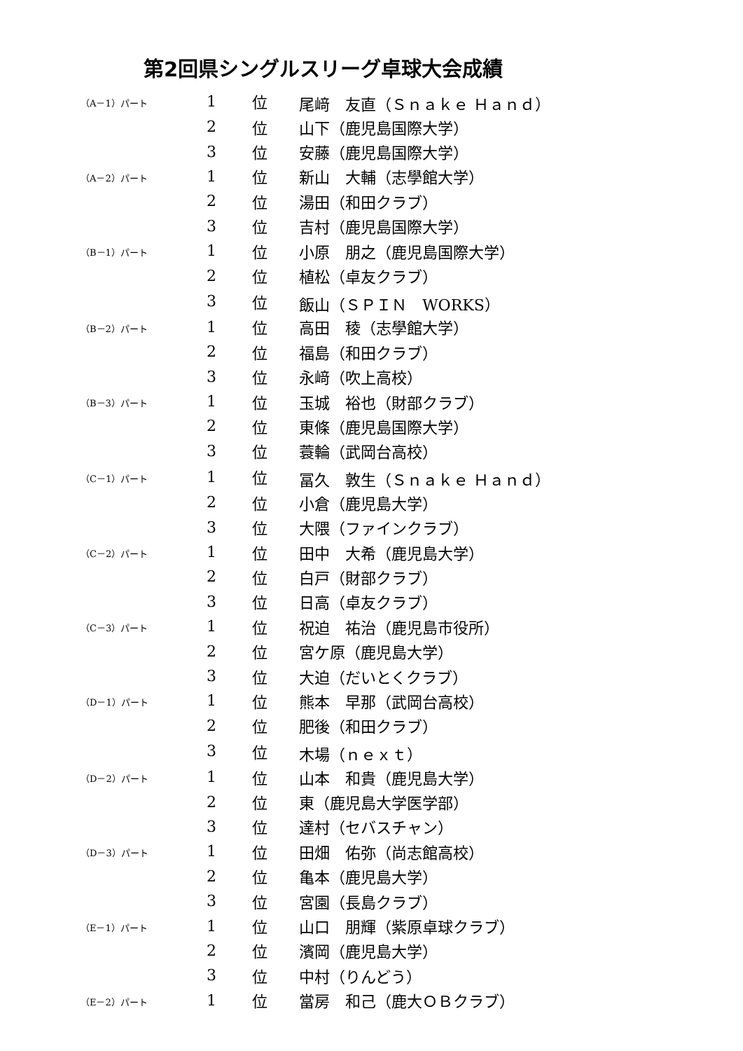第2回県シングルスリーグ卓球大会成績
| （A－1）パート | 1 | 位 | 尾﨑 友直（Ｓｎａｋｅ Ｈａｎｄ） |
| | 2 | 位 | 山下（鹿児島国際大学） |
| | 3 | 位 | 安藤（鹿児島国際大学） |
| （A－2）パート | 1 | 位 | 新山 大輔（志學館大学） |
| | 2 | 位 | 湯田（和田クラブ） |
| | 3 | 位 | 吉村（鹿児島国際大学） |
| （B－1）パート | 1 | 位 | 小原 朋之（鹿児島国際大学） |
| | 2 | 位 | 植松（卓友クラブ） |
| | 3 | 位 | 飯山（ＳＰＩＮ WORKS） |
| （B－2）パート | 1 | 位 | 高田 稜（志學館大学） |
| | 2 | 位 | 福島（和田クラブ） |
| | 3 | 位 | 永﨑（吹上高校） |
| （B－3）パート | 1 | 位 | 玉城 裕也（財部クラブ） |
| | 2 | 位 | 東條（鹿児島国際大学） |
| | 3 | 位 | 蓑輪（武岡台高校） |
| （C－1）パート | 1 | 位 | 冨久 敦生（Ｓｎａｋｅ Ｈａｎｄ） |
| | 2 | 位 | 小倉（鹿児島大学） |
| | 3 | 位 | 大隈（ファインクラブ） |
| （C－2）パート | 1 | 位 | 田中 大希（鹿児島大学） |
| | 2 | 位 | 白戸（財部クラブ） |
| | 3 | 位 | 日高（卓友クラブ） |
| （C－3）パート | 1 | 位 | 祝迫 祐治（鹿児島市役所） |
| | 2 | 位 | 宮ケ原（鹿児島大学） |
| | 3 | 位 | 大迫（だいとくクラブ） |
| （D－1）パート | 1 | 位 | 熊本 早那（武岡台高校） |
| | 2 | 位 | 肥後（和田クラブ） |
| | 3 | 位 | 木場（ｎｅｘｔ） |
| （D－2）パート | 1 | 位 | 山本 和貴（鹿児島大学） |
| | 2 | 位 | 東（鹿児島大学医学部） |
| | 3 | 位 | 達村（セバスチャン） |
| （D－3）パート | 1 | 位 | 田畑 佑弥（尚志館高校） |
| | 2 | 位 | 亀本（鹿児島大学） |
| | 3 | 位 | 宮園（長島クラブ） |
| （E－1）パート | 1 | 位 | 山口 朋輝（紫原卓球クラブ） |
| | 2 | 位 | 濱岡（鹿児島大学） |
| | 3 | 位 | 中村（りんどう） |
| （E－2）パート | 1 | 位 | 當房 和己（鹿大ＯＢクラブ） |